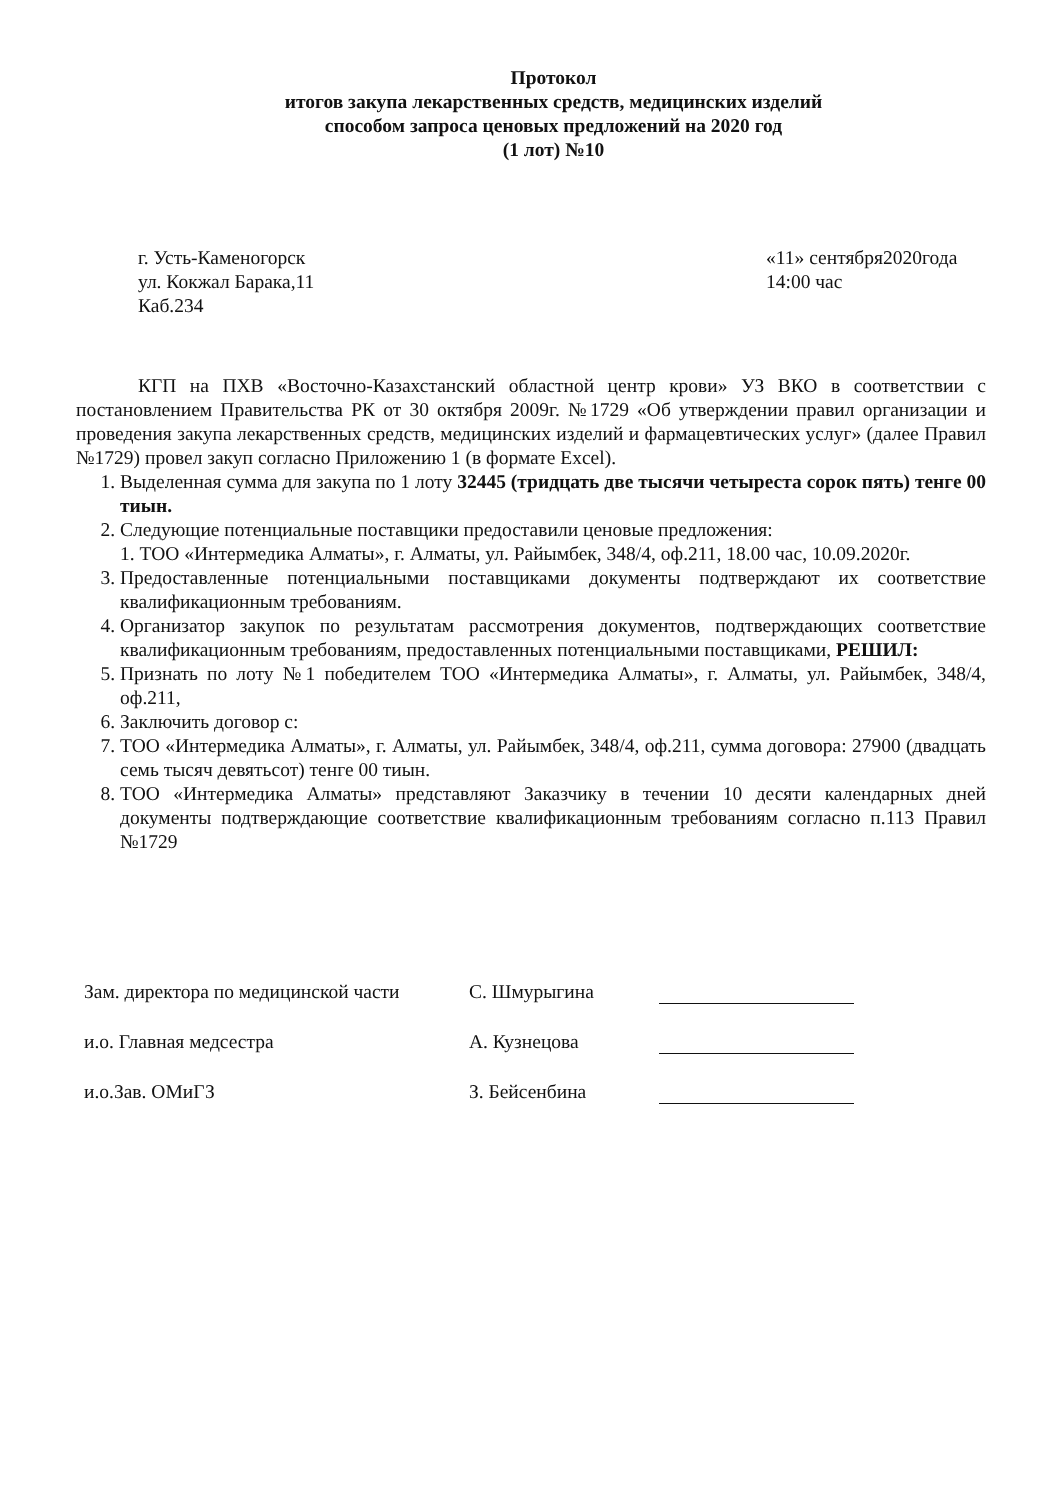Протокол
итогов закупа лекарственных средств, медицинских изделий
способом запроса ценовых предложений на 2020 год
(1 лот) №10
г. Усть-Каменогорск
ул. Кокжал Барака,11
Каб.234
«11» сентября2020года
14:00 час
КГП на ПХВ «Восточно-Казахстанский областной центр крови» УЗ ВКО в соответствии с постановлением Правительства РК от 30 октября 2009г. №1729 «Об утверждении правил организации и проведения закупа лекарственных средств, медицинских изделий и фармацевтических услуг» (далее Правил №1729) провел закуп согласно Приложению 1 (в формате Excel).
1. Выделенная сумма для закупа по 1 лоту 32445 (тридцать две тысячи четыреста сорок пять) тенге 00 тиын.
2. Следующие потенциальные поставщики предоставили ценовые предложения:
1. ТОО «Интермедика Алматы», г. Алматы, ул. Райымбек, 348/4, оф.211, 18.00 час, 10.09.2020г.
3. Предоставленные потенциальными поставщиками документы подтверждают их соответствие квалификационным требованиям.
4. Организатор закупок по результатам рассмотрения документов, подтверждающих соответствие квалификационным требованиям, предоставленных потенциальными поставщиками, РЕШИЛ:
5. Признать по лоту №1 победителем ТОО «Интермедика Алматы», г. Алматы, ул. Райымбек, 348/4, оф.211,
6. Заключить договор с:
7. ТОО «Интермедика Алматы», г. Алматы, ул. Райымбек, 348/4, оф.211, сумма договора: 27900 (двадцать семь тысяч девятьсот) тенге 00 тиын.
8. ТОО «Интермедика Алматы» представляют Заказчику в течении 10 десяти календарных дней документы подтверждающие соответствие квалификационным требованиям согласно п.113 Правил №1729
Зам. директора по медицинской части С. Шмурыгина
и.о. Главная медсестра А. Кузнецова
и.о.Зав. ОМиГЗ З. Бейсенбина